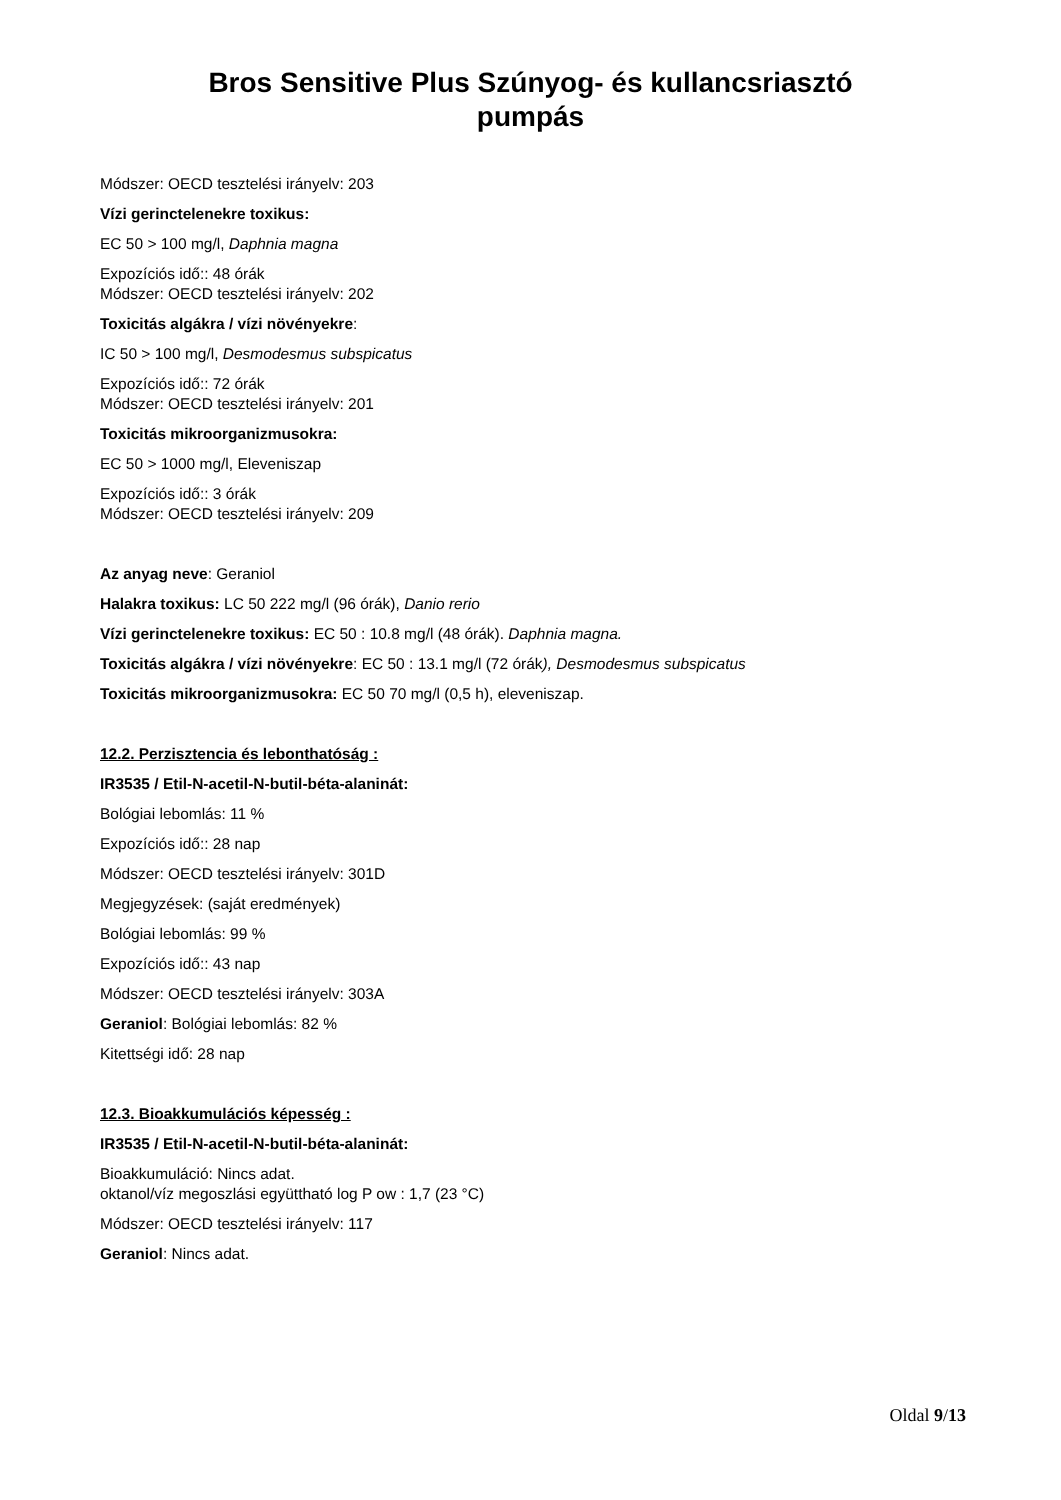Bros Sensitive Plus Szúnyog- és kullancsriasztó
pumpás
Módszer: OECD tesztelési irányelv: 203
Vízi gerinctelenekre toxikus:
EC 50 > 100 mg/l, Daphnia magna
Expozíciós idő:: 48 órák
Módszer: OECD tesztelési irányelv: 202
Toxicitás algákra / vízi növényekre:
IC 50 > 100 mg/l, Desmodesmus subspicatus
Expozíciós idő:: 72 órák
Módszer: OECD tesztelési irányelv: 201
Toxicitás mikroorganizmusokra:
EC 50 > 1000 mg/l, Eleveniszap
Expozíciós idő:: 3 órák
Módszer: OECD tesztelési irányelv: 209
Az anyag neve: Geraniol
Halakra toxikus: LC 50 222 mg/l (96 órák), Danio rerio
Vízi gerinctelenekre toxikus: EC 50 : 10.8 mg/l (48 órák). Daphnia magna.
Toxicitás algákra / vízi növényekre: EC 50 : 13.1 mg/l (72 órák), Desmodesmus subspicatus
Toxicitás mikroorganizmusokra: EC 50 70 mg/l (0,5 h), eleveniszap.
12.2. Perzisztencia és lebonthatóság :
IR3535 / Etil-N-acetil-N-butil-béta-alaninát:
Bológiai lebomlás: 11 %
Expozíciós idő:: 28 nap
Módszer: OECD tesztelési irányelv: 301D
Megjegyzések: (saját eredmények)
Bológiai lebomlás: 99 %
Expozíciós idő:: 43 nap
Módszer: OECD tesztelési irányelv: 303A
Geraniol: Bológiai lebomlás: 82 %
Kitettségi idő: 28 nap
12.3. Bioakkumulációs képesség :
IR3535 / Etil-N-acetil-N-butil-béta-alaninát:
Bioakkumuláció: Nincs adat.
oktanol/víz megoszlási együttható log P ow : 1,7 (23 °C)
Módszer: OECD tesztelési irányelv: 117
Geraniol: Nincs adat.
Oldal 9/13